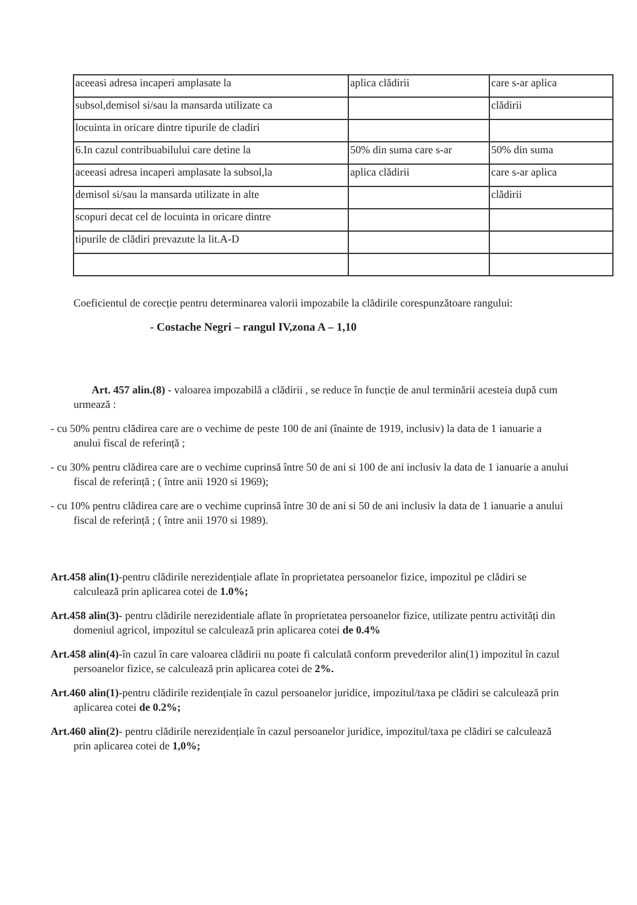| aceeasi adresa incaperi amplasate la | aplica clădirii | care s-ar aplica |
| subsol,demisol si/sau la mansarda utilizate ca | | clădirii |
| locuinta in oricare dintre tipurile de cladiri | | |
| 6.In cazul contribuabilului care detine la | 50% din suma care s-ar | 50% din suma |
| aceeasi adresa incaperi amplasate la subsol,la | aplica clădirii | care s-ar aplica |
| demisol si/sau la mansarda utilizate in alte | | clădirii |
| scopuri decat cel de locuinta in oricare dintre | | |
| tipurile de clădiri prevazute la lit.A-D | | |
Coeficientul de corecție pentru determinarea valorii impozabile la clădirile corespunzătoare rangului:
- Costache Negri – rangul IV,zona A – 1,10
Art. 457 alin.(8) - valoarea impozabilă a clădirii , se reduce în funcție de anul terminării acesteia după cum urmează :
- cu 50% pentru clădirea care are o vechime de peste 100 de ani (înainte de 1919, inclusiv) la data de 1 ianuarie a anului fiscal de referință ;
- cu 30% pentru clădirea care are o vechime cuprinsă între 50 de ani si 100 de ani inclusiv la data de 1 ianuarie a anului fiscal de referință ; ( între anii 1920 si 1969);
- cu 10% pentru clădirea care are o vechime cuprinsă între 30 de ani si 50 de ani inclusiv la data de 1 ianuarie a anului fiscal de referință ; ( între anii 1970 si 1989).
Art.458 alin(1)-pentru clădirile nerezidențiale aflate în proprietatea persoanelor fizice, impozitul pe clădiri se calculează prin aplicarea cotei de 1.0%;
Art.458 alin(3)- pentru clădirile nerezidentiale aflate în proprietatea persoanelor fizice, utilizate pentru activități din domeniul agricol, impozitul se calculează prin aplicarea cotei de 0.4%
Art.458 alin(4)-în cazul în care valoarea clădirii nu poate fi calculată conform prevederilor alin(1) impozitul în cazul persoanelor fizice, se calculează prin aplicarea cotei de 2%.
Art.460 alin(1)-pentru clădirile rezidențiale în cazul persoanelor juridice, impozitul/taxa pe clădiri se calculează prin aplicarea cotei de 0.2%;
Art.460 alin(2)- pentru clădirile nerezidențiale în cazul persoanelor juridice, impozitul/taxa pe clădiri se calculează prin aplicarea cotei de 1,0%;